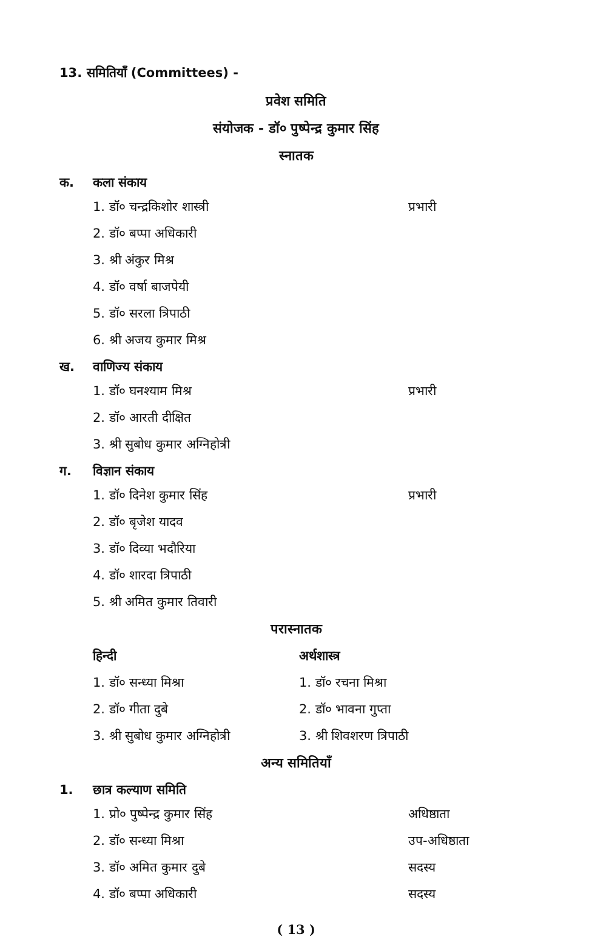13. समितियाँ (Committees) -
प्रवेश समिति
संयोजक - डॉ० पुष्पेन्द्र कुमार सिंह
स्नातक
क. कला संकाय
1. डॉ० चन्द्रकिशोर शास्त्री प्रभारी
2. डॉ० बप्पा अधिकारी
3. श्री अंकुर मिश्र
4. डॉ० वर्षा बाजपेयी
5. डॉ० सरला त्रिपाठी
6. श्री अजय कुमार मिश्र
ख. वाणिज्य संकाय
1. डॉ० घनश्याम मिश्र प्रभारी
2. डॉ० आरती दीक्षित
3. श्री सुबोध कुमार अग्निहोत्री
ग. विज्ञान संकाय
1. डॉ० दिनेश कुमार सिंह प्रभारी
2. डॉ० बृजेश यादव
3. डॉ० दिव्या भदौरिया
4. डॉ० शारदा त्रिपाठी
5. श्री अमित कुमार तिवारी
परास्नातक
हिन्दी
1. डॉ० सन्ध्या मिश्रा
2. डॉ० गीता दुबे
3. श्री सुबोध कुमार अग्निहोत्री
अर्थशास्त्र
1. डॉ० रचना मिश्रा
2. डॉ० भावना गुप्ता
3. श्री शिवशरण त्रिपाठी
अन्य समितियाँ
1. छात्र कल्याण समिति
1. प्रो० पुष्पेन्द्र कुमार सिंह अधिष्ठाता
2. डॉ० सन्ध्या मिश्रा उप-अधिष्ठाता
3. डॉ० अमित कुमार दुबे सदस्य
4. डॉ० बप्पा अधिकारी सदस्य
( 13 )